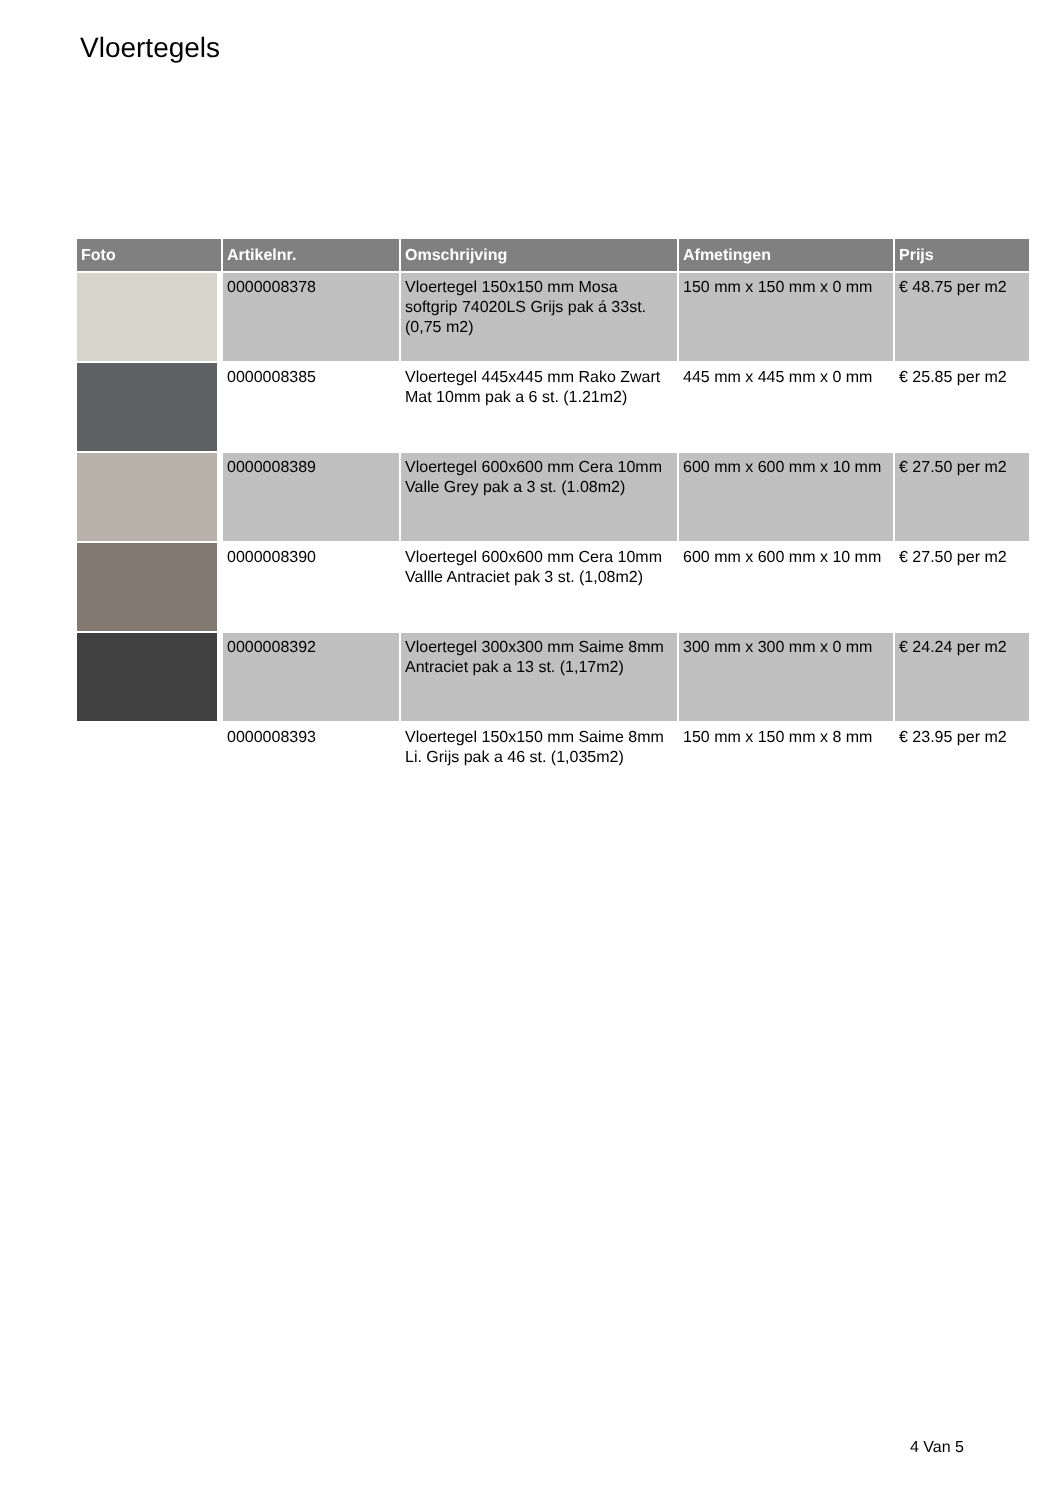Vloertegels
| Foto | Artikelnr. | Omschrijving | Afmetingen | Prijs |
| --- | --- | --- | --- | --- |
| | 0000008378 | Vloertegel 150x150 mm Mosa softgrip 74020LS Grijs pak á 33st. (0,75 m2) | 150 mm x 150 mm x 0 mm | € 48.75 per m2 |
| | 0000008385 | Vloertegel 445x445 mm Rako Zwart Mat 10mm pak a 6 st. (1.21m2) | 445 mm x 445 mm x 0 mm | € 25.85 per m2 |
| | 0000008389 | Vloertegel 600x600 mm Cera 10mm Valle Grey pak a 3 st. (1.08m2) | 600 mm x 600 mm x 10 mm | € 27.50 per m2 |
| | 0000008390 | Vloertegel 600x600 mm Cera 10mm Vallle Antraciet pak 3 st. (1,08m2) | 600 mm x 600 mm x 10 mm | € 27.50 per m2 |
| | 0000008392 | Vloertegel 300x300 mm Saime 8mm Antraciet pak a 13 st. (1,17m2) | 300 mm x 300 mm x 0 mm | € 24.24 per m2 |
| | 0000008393 | Vloertegel 150x150 mm Saime 8mm Li. Grijs pak a 46 st. (1,035m2) | 150 mm x 150 mm x 8 mm | € 23.95 per m2 |
4 Van 5